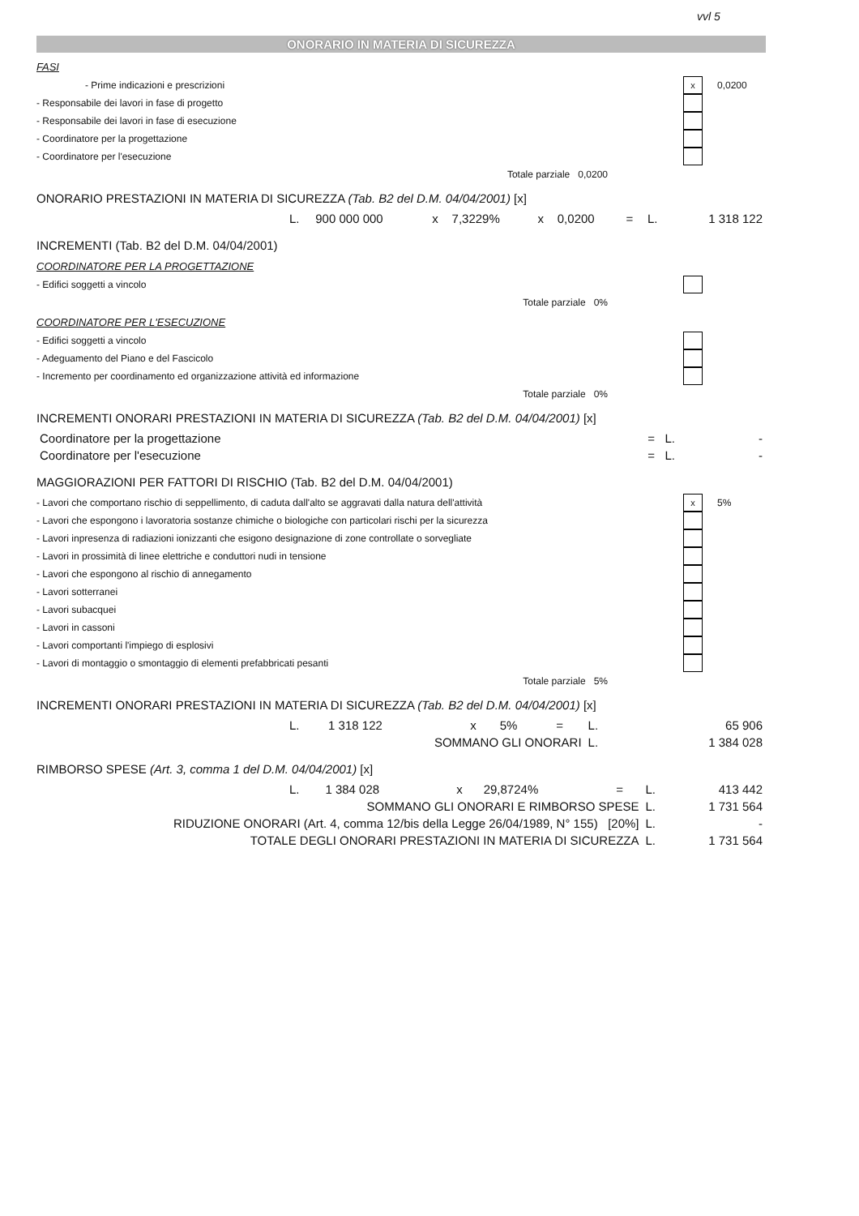vvl 5
ONORARIO IN MATERIA DI SICUREZZA
FASI
- Prime indicazioni e prescrizioni x 0,0200
- Responsabile dei lavori in fase di progetto
- Responsabile dei lavori in fase di esecuzione
- Coordinatore per la progettazione
- Coordinatore per l'esecuzione
Totale parziale 0,0200
ONORARIO PRESTAZIONI IN MATERIA DI SICUREZZA (Tab. B2 del D.M. 04/04/2001) [x]
| | L. | 900 000 000 | x | 7,3229% | x | 0,0200 | = | L. | 1 318 122 |
INCREMENTI (Tab. B2 del D.M. 04/04/2001)
COORDINATORE PER LA PROGETTAZIONE
- Edifici soggetti a vincolo
Totale parziale 0%
COORDINATORE PER L'ESECUZIONE
- Edifici soggetti a vincolo
- Adeguamento del Piano e del Fascicolo
- Incremento per coordinamento ed organizzazione attività ed informazione
Totale parziale 0%
INCREMENTI ONORARI PRESTAZIONI IN MATERIA DI SICUREZZA (Tab. B2 del D.M. 04/04/2001) [x]
| Coordinatore per la progettazione | = L. | - |
| Coordinatore per l'esecuzione | = L. | - |
MAGGIORAZIONI PER FATTORI DI RISCHIO (Tab. B2 del D.M. 04/04/2001)
- Lavori che comportano rischio di seppellimento, di caduta dall'alto se aggravati dalla natura dell'attività x 5%
- Lavori che espongono i lavoratoria sostanze chimiche o biologiche con particolari rischi per la sicurezza
- Lavori inpresenza di radiazioni ionizzanti che esigono designazione di zone controllate o sorvegliate
- Lavori in prossimità di linee elettriche e conduttori nudi in tensione
- Lavori che espongono al rischio di annegamento
- Lavori sotterranei
- Lavori subacquei
- Lavori in cassoni
- Lavori comportanti l'impiego di esplosivi
- Lavori di montaggio o smontaggio di elementi prefabbricati pesanti
Totale parziale 5%
INCREMENTI ONORARI PRESTAZIONI IN MATERIA DI SICUREZZA (Tab. B2 del D.M. 04/04/2001) [x]
| | L. | 1 318 122 | x | 5% | = | L. | 65 906 |
| SOMMANO GLI ONORARI | | | | | | L. | 1 384 028 |
RIMBORSO SPESE (Art. 3, comma 1 del D.M. 04/04/2001) [x]
| | L. | 1 384 028 | x | 29,8724% | = | L. | 413 442 |
| SOMMANO GLI ONORARI E RIMBORSO SPESE | | | | | | L. | 1 731 564 |
| RIDUZIONE ONORARI (Art. 4, comma 12/bis della Legge 26/04/1989, N° 155) [20%] | | | | | | L. | - |
| TOTALE DEGLI ONORARI PRESTAZIONI IN MATERIA DI SICUREZZA | | | | | | L. | 1 731 564 |